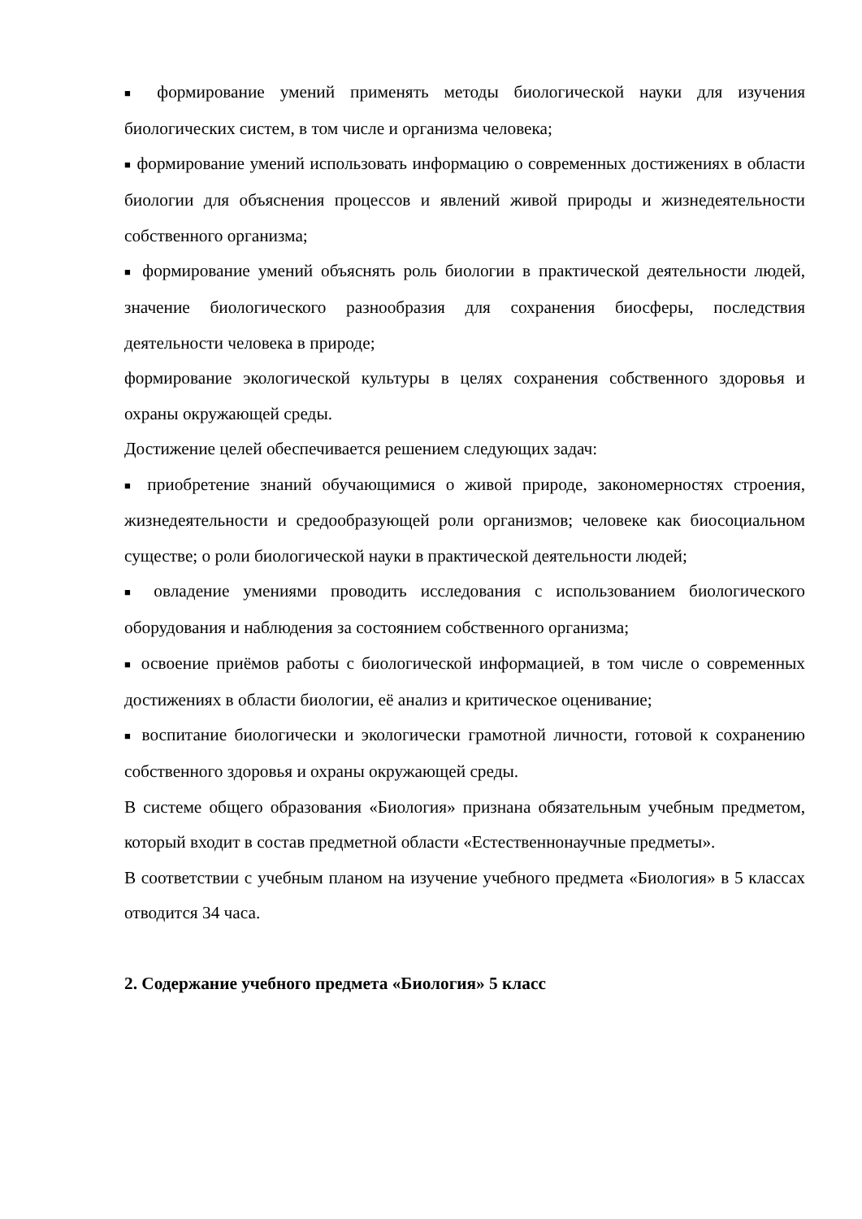■ формирование умений применять методы биологической науки для изучения биологических систем, в том числе и организма человека;
■ формирование умений использовать информацию о современных достижениях в области биологии для объяснения процессов и явлений живой природы и жизнедеятельности собственного организма;
■ формирование умений объяснять роль биологии в практической деятельности людей, значение биологического разнообразия для сохранения биосферы, последствия деятельности человека в природе;
формирование экологической культуры в целях сохранения собственного здоровья и охраны окружающей среды.
Достижение целей обеспечивается решением следующих задач:
■ приобретение знаний обучающимися о живой природе, закономерностях строения, жизнедеятельности и средообразующей роли организмов; человеке как биосоциальном существе; о роли биологической науки в практической деятельности людей;
■ овладение умениями проводить исследования с использованием биологического оборудования и наблюдения за состоянием собственного организма;
■ освоение приёмов работы с биологической информацией, в том числе о современных достижениях в области биологии, её анализ и критическое оценивание;
■ воспитание биологически и экологически грамотной личности, готовой к сохранению собственного здоровья и охраны окружающей среды.
В системе общего образования «Биология» признана обязательным учебным предметом, который входит в состав предметной области «Естественнонаучные предметы».
В соответствии с учебным планом на изучение учебного предмета «Биология» в 5 классах отводится 34 часа.
2. Содержание учебного предмета «Биология» 5 класс